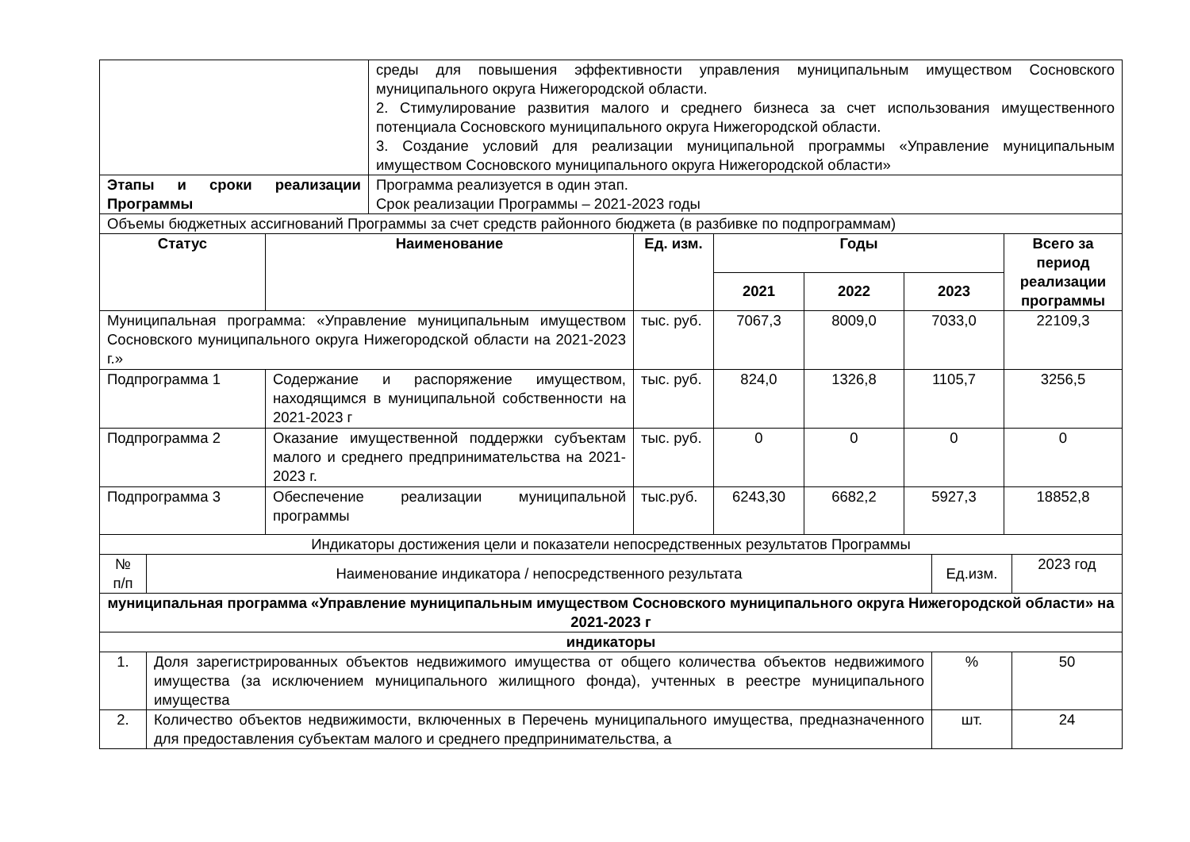| | среды для повышения эффективности управления муниципальным имуществом Сосновского муниципального округа Нижегородской области. 2. Стимулирование развития малого и среднего бизнеса за счет использования имущественного потенциала Сосновского муниципального округа Нижегородской области. 3. Создание условий для реализации муниципальной программы «Управление муниципальным имуществом Сосновского муниципального округа Нижегородской области» |
| Этапы и сроки реализации Программы | Программа реализуется в один этап. Срок реализации Программы – 2021-2023 годы |
| Объемы бюджетных ассигнований Программы за счет средств районного бюджета (в разбивке по подпрограммам) | | | | | | |
| Статус | Наименование | Ед. изм. | Годы | | | Всего за период реализации программы |
| | | | 2021 | 2022 | 2023 | |
| Муниципальная программа: «Управление муниципальным имуществом Сосновского муниципального округа Нижегородской области на 2021-2023 г.» | | тыс. руб. | 7067,3 | 8009,0 | 7033,0 | 22109,3 |
| Подпрограмма 1 | Содержание и распоряжение имуществом, находящимся в муниципальной собственности на 2021-2023 г | тыс. руб. | 824,0 | 1326,8 | 1105,7 | 3256,5 |
| Подпрограмма 2 | Оказание имущественной поддержки субъектам малого и среднего предпринимательства на 2021-2023 г. | тыс. руб. | 0 | 0 | 0 | 0 |
| Подпрограмма 3 | Обеспечение реализации муниципальной программы | тыс.руб. | 6243,30 | 6682,2 | 5927,3 | 18852,8 |
| Индикаторы достижения цели и показатели непосредственных результатов Программы | | | |
| № п/п | Наименование индикатора / непосредственного результата | Ед.изм. | 2023 год |
| муниципальная программа «Управление муниципальным имуществом Сосновского муниципального округа Нижегородской области» на 2021-2023 г | | | |
| индикаторы | | | |
| 1. | Доля зарегистрированных объектов недвижимого имущества от общего количества объектов недвижимого имущества (за исключением муниципального жилищного фонда), учтенных в реестре муниципального имущества | % | 50 |
| 2. | Количество объектов недвижимости, включенных в Перечень муниципального имущества, предназначенного для предоставления субъектам малого и среднего предпринимательства, а | шт. | 24 |